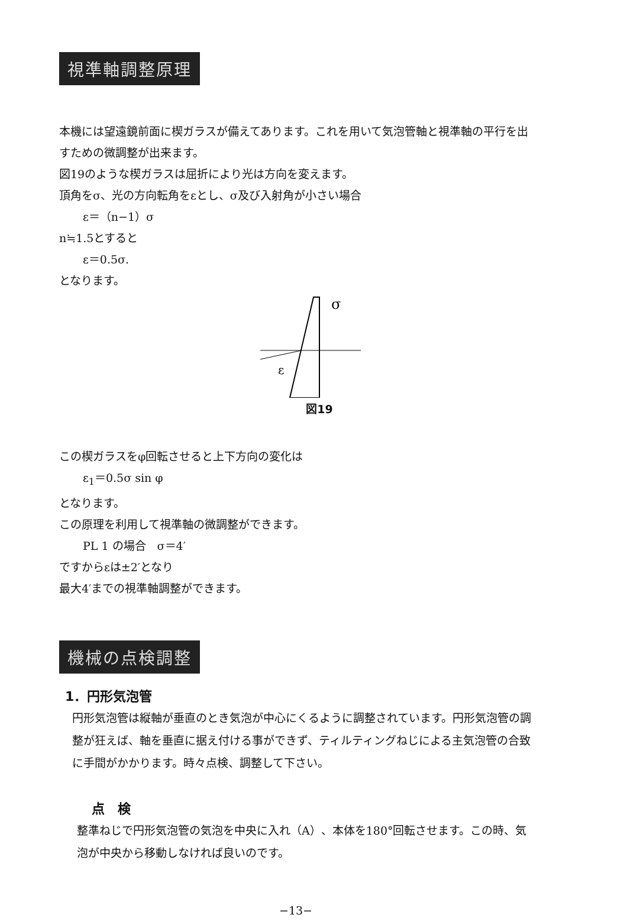視準軸調整原理
本機には望遠鏡前面に楔ガラスが備えてあります。これを用いて気泡管軸と視準軸の平行を出すための微調整が出来ます。
図19のような楔ガラスは屈折により光は方向を変えます。
頂角をσ、光の方向転角をεとし、σ及び入射角が小さい場合
ε＝（n−1）σ
n≒1.5とすると
ε＝0.5σ.
となります。
σ
ε
図19
この楔ガラスをφ回転させると上下方向の変化は
ε<sub>1</sub>＝0.5σ sin φ
となります。
この原理を利用して視準軸の微調整ができます。
PL 1 の場合　σ＝4′
ですからεは±2′となり
最大4′までの視準軸調整ができます。
機械の点検調整
1．円形気泡管
円形気泡管は縦軸が垂直のとき気泡が中心にくるように調整されています。円形気泡管の調整が狂えば、軸を垂直に据え付ける事ができず、ティルティングねじによる主気泡管の合致に手間がかかります。時々点検、調整して下さい。
点　検
整準ねじで円形気泡管の気泡を中央に入れ（A）、本体を180°回転させます。この時、気泡が中央から移動しなければ良いのです。
−13−